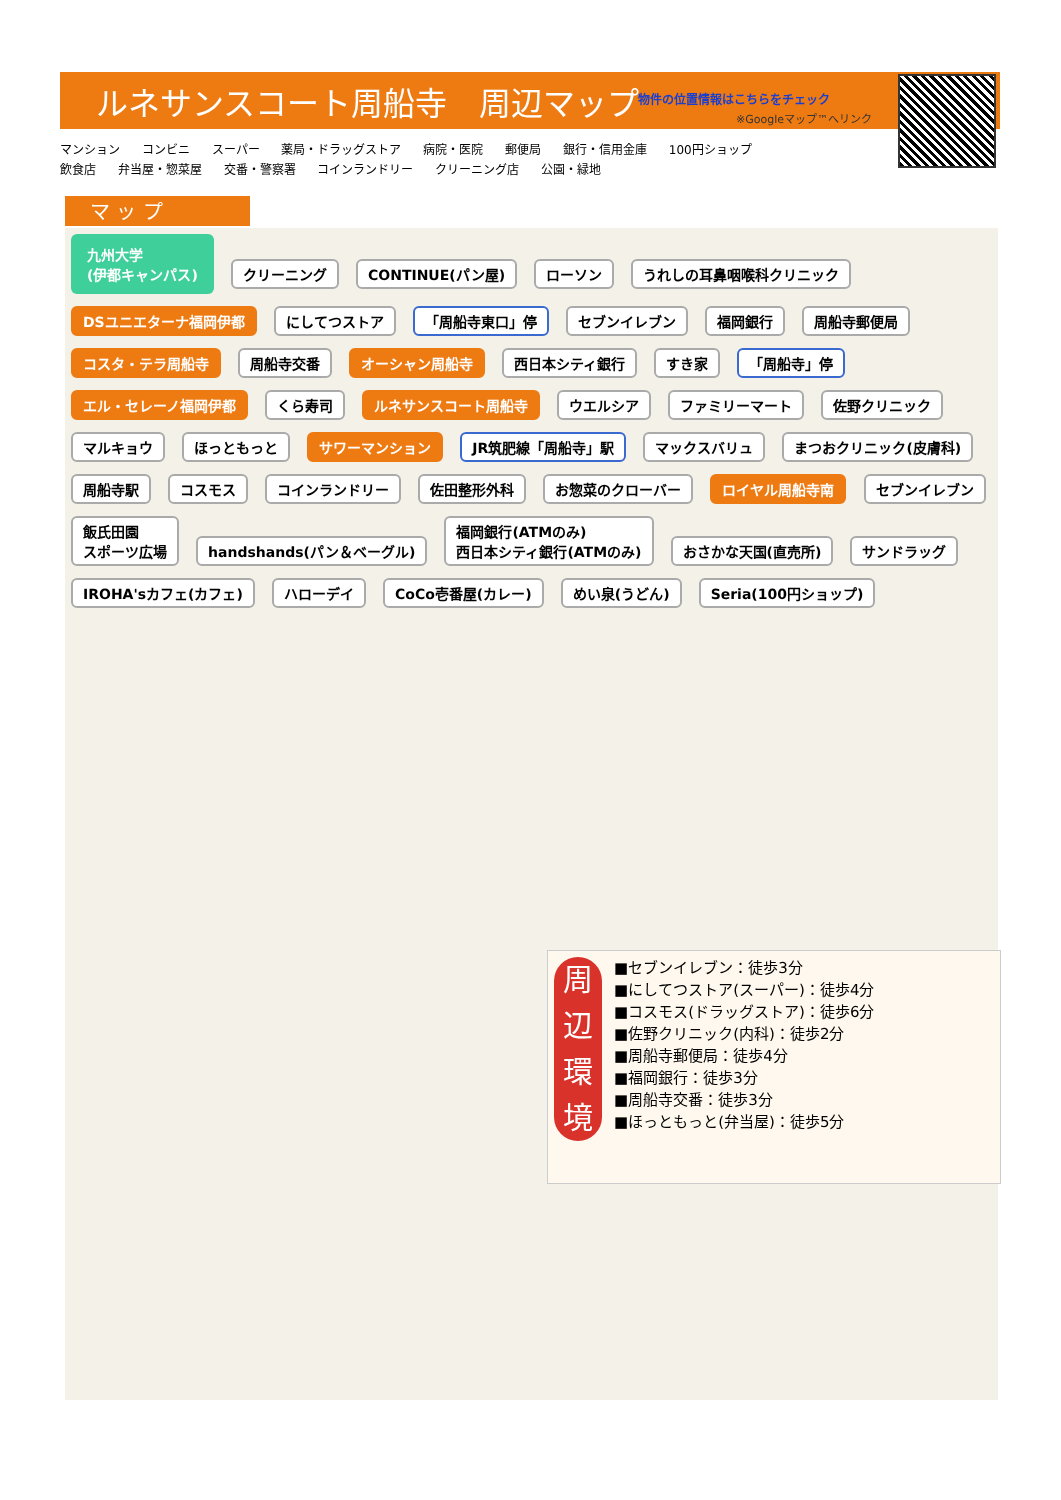ルネサンスコート周船寺　周辺マップ
物件の位置情報はこちらをチェック
※Googleマップ™へリンク
マンション コンビニ スーパー 薬局・ドラッグストア 病院・医院 郵便局 銀行・信用金庫 100円ショップ
飲食店 弁当屋・惣菜屋 交番・警察署 コインランドリー クリーニング店 公園・緑地
マ ッ プ
九州大学
(伊都キャンパス) クリーニング CONTINUE(パン屋) ローソン うれしの耳鼻咽喉科クリニック DSユニエターナ福岡伊都 にしてつストア 「周船寺東口」停 セブンイレブン 福岡銀行 周船寺郵便局 コスタ・テラ周船寺 周船寺交番 オーシャン周船寺 西日本シティ銀行 すき家 「周船寺」停 エル・セレーノ福岡伊都 くら寿司 ルネサンスコート周船寺 ウエルシア ファミリーマート 佐野クリニック マルキョウ ほっともっと サワーマンション JR筑肥線「周船寺」駅 マックスバリュ まつおクリニック(皮膚科) 周船寺駅 コスモス コインランドリー 佐田整形外科 お惣菜のクローバー ロイヤル周船寺南 セブンイレブン 飯氏田園
スポーツ広場 handshands(パン＆ベーグル) 福岡銀行(ATMのみ)
西日本シティ銀行(ATMのみ) おさかな天国(直売所) サンドラッグ IROHA'sカフェ(カフェ) ハローデイ CoCo壱番屋(カレー) めい泉(うどん) Seria(100円ショップ)
周
辺
環
境
■セブンイレブン：徒歩3分
■にしてつストア(スーパー)：徒歩4分
■コスモス(ドラッグストア)：徒歩6分
■佐野クリニック(内科)：徒歩2分
■周船寺郵便局：徒歩4分
■福岡銀行：徒歩3分
■周船寺交番：徒歩3分
■ほっともっと(弁当屋)：徒歩5分